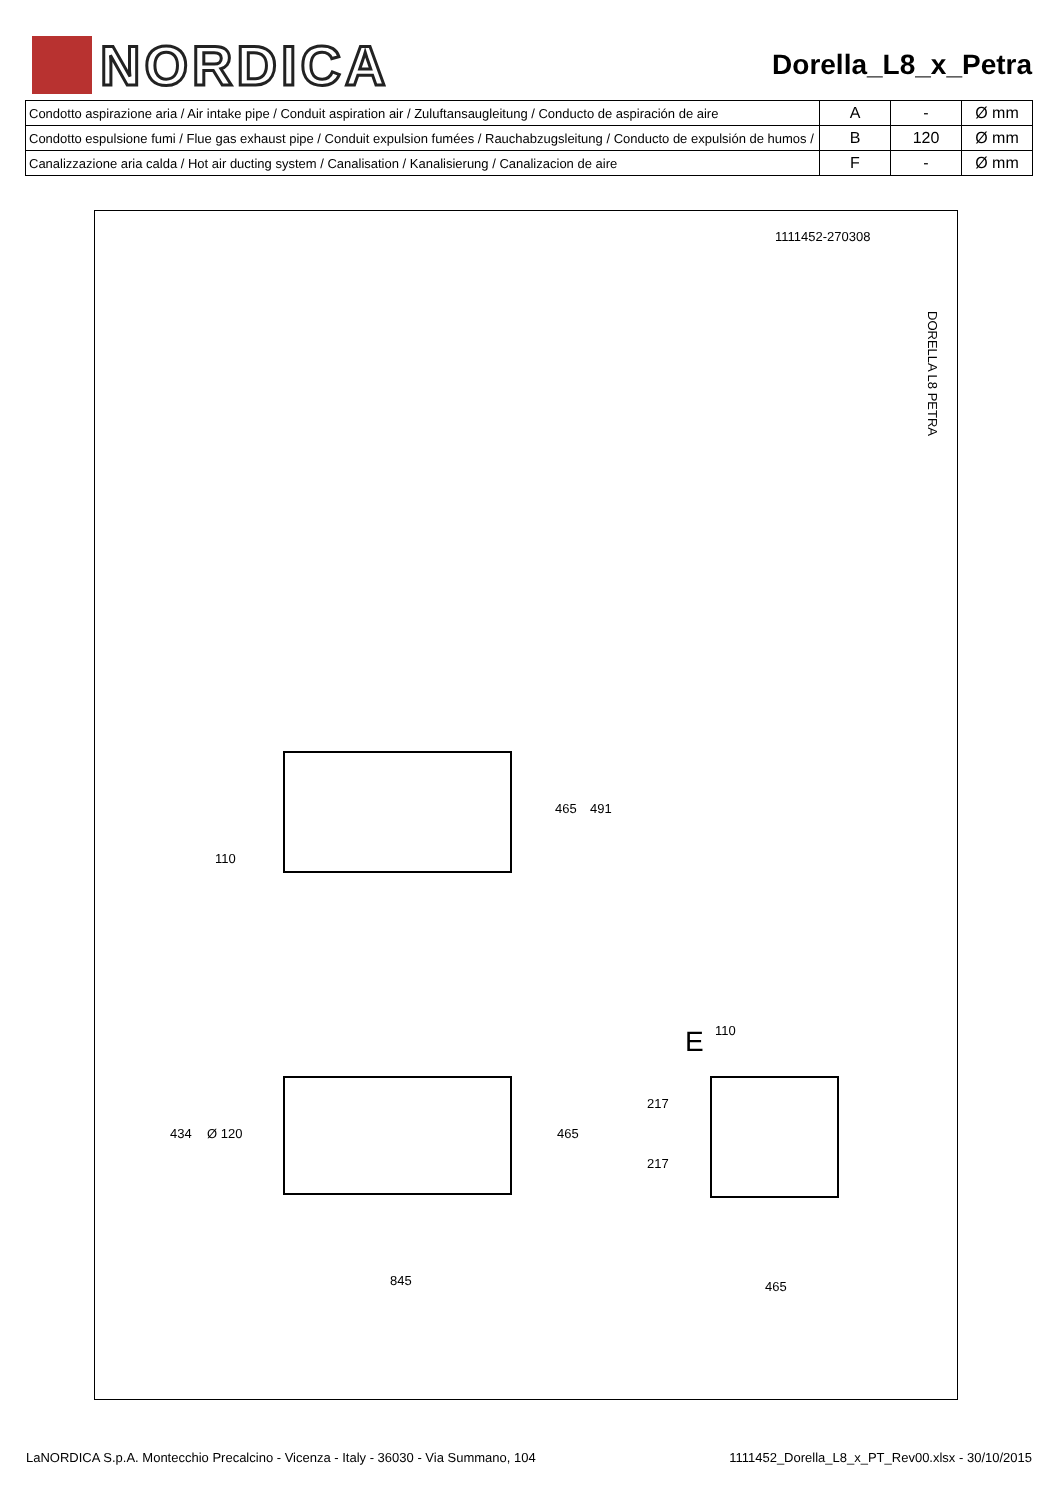NORDICA
Dorella_L8_x_Petra
| Condotto aspirazione aria / Air intake pipe / Conduit aspiration air / Zuluftansaugleitung / Conducto de aspiración de aire | A | - | Ø mm |
| Condotto espulsione fumi / Flue gas exhaust pipe / Conduit expulsion fumées / Rauchabzugsleitung / Conducto de expulsión de humos / | B | 120 | Ø mm |
| Canalizzazione aria calda / Hot air ducting system / Canalisation / Kanalisierung / Canalizacion de aire | F | - | Ø mm |
1111452-270308
DORELLA L8 PETRA
465 491
110
434 Ø 120 465
E 110
217
217
845 465
LaNORDICA S.p.A. Montecchio Precalcino - Vicenza - Italy - 36030 - Via Summano, 104 1111452_Dorella_L8_x_PT_Rev00.xlsx - 30/10/2015